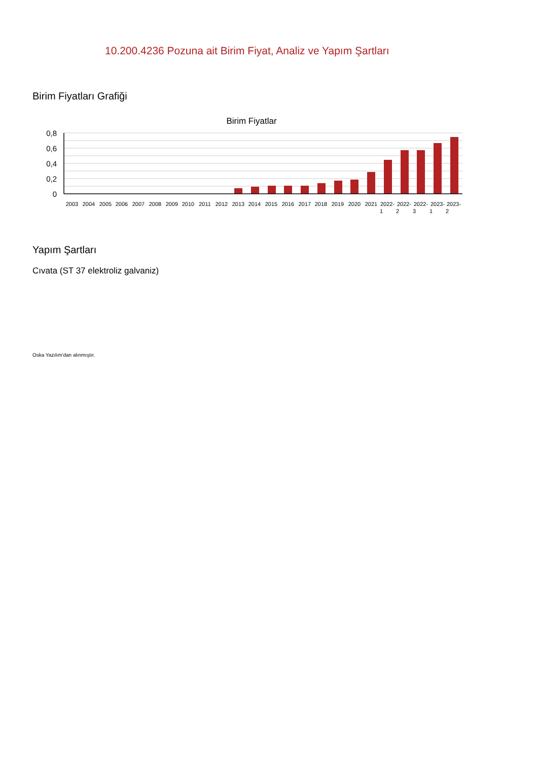10.200.4236 Pozuna ait Birim Fiyat, Analiz ve Yapım Şartları
Birim Fiyatları Grafiği
Birim Fiyatlar
0,8
0,6
0,4
0,2
0
2003
2004
2005
2006
2007
2008
2009
2010
2011
2012
2013
2014
2015
2016
2017
2018
2019
2020
2021
2022-
2022-
2022-
2023-
2023-
1
2
3
1
2
Yapım Şartları
Cıvata (ST 37 elektroliz galvaniz)
Oska Yazılım'dan alınmıştır.